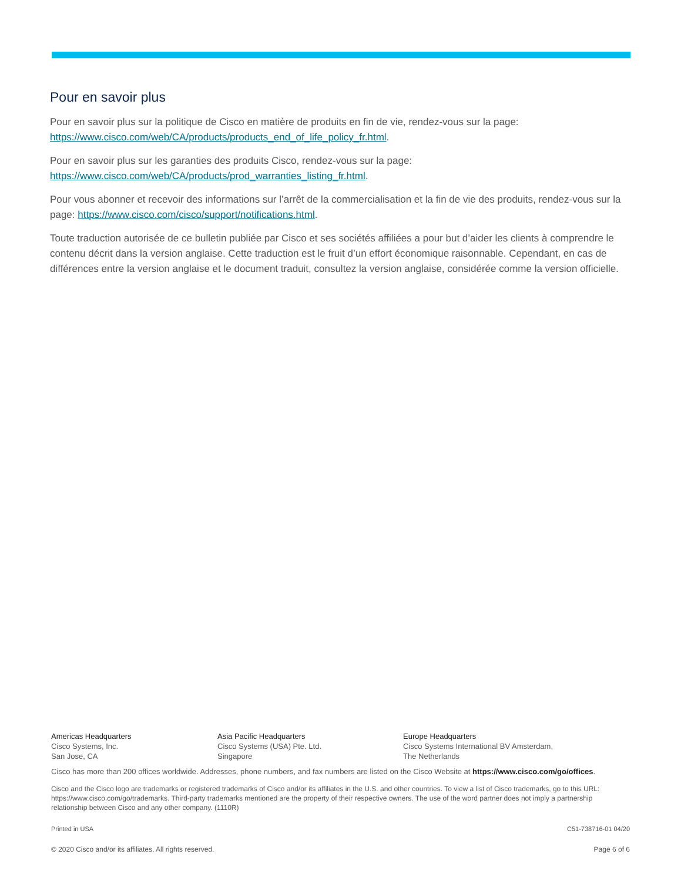Pour en savoir plus
Pour en savoir plus sur la politique de Cisco en matière de produits en fin de vie, rendez-vous sur la page: https://www.cisco.com/web/CA/products/products_end_of_life_policy_fr.html.
Pour en savoir plus sur les garanties des produits Cisco, rendez-vous sur la page:
https://www.cisco.com/web/CA/products/prod_warranties_listing_fr.html.
Pour vous abonner et recevoir des informations sur l’arrêt de la commercialisation et la fin de vie des produits, rendez-vous sur la page: https://www.cisco.com/cisco/support/notifications.html.
Toute traduction autorisée de ce bulletin publiée par Cisco et ses sociétés affiliées a pour but d’aider les clients à comprendre le contenu décrit dans la version anglaise. Cette traduction est le fruit d’un effort économique raisonnable. Cependant, en cas de différences entre la version anglaise et le document traduit, consultez la version anglaise, considérée comme la version officielle.
Americas Headquarters
Cisco Systems, Inc.
San Jose, CA
Asia Pacific Headquarters
Cisco Systems (USA) Pte. Ltd.
Singapore
Europe Headquarters
Cisco Systems International BV Amsterdam,
The Netherlands
Cisco has more than 200 offices worldwide. Addresses, phone numbers, and fax numbers are listed on the Cisco Website at https://www.cisco.com/go/offices.
Cisco and the Cisco logo are trademarks or registered trademarks of Cisco and/or its affiliates in the U.S. and other countries. To view a list of Cisco trademarks, go to this URL: https://www.cisco.com/go/trademarks. Third-party trademarks mentioned are the property of their respective owners. The use of the word partner does not imply a partnership relationship between Cisco and any other company. (1110R)
Printed in USA C51-738716-01 04/20
© 2020 Cisco and/or its affiliates. All rights reserved. Page 6 of 6